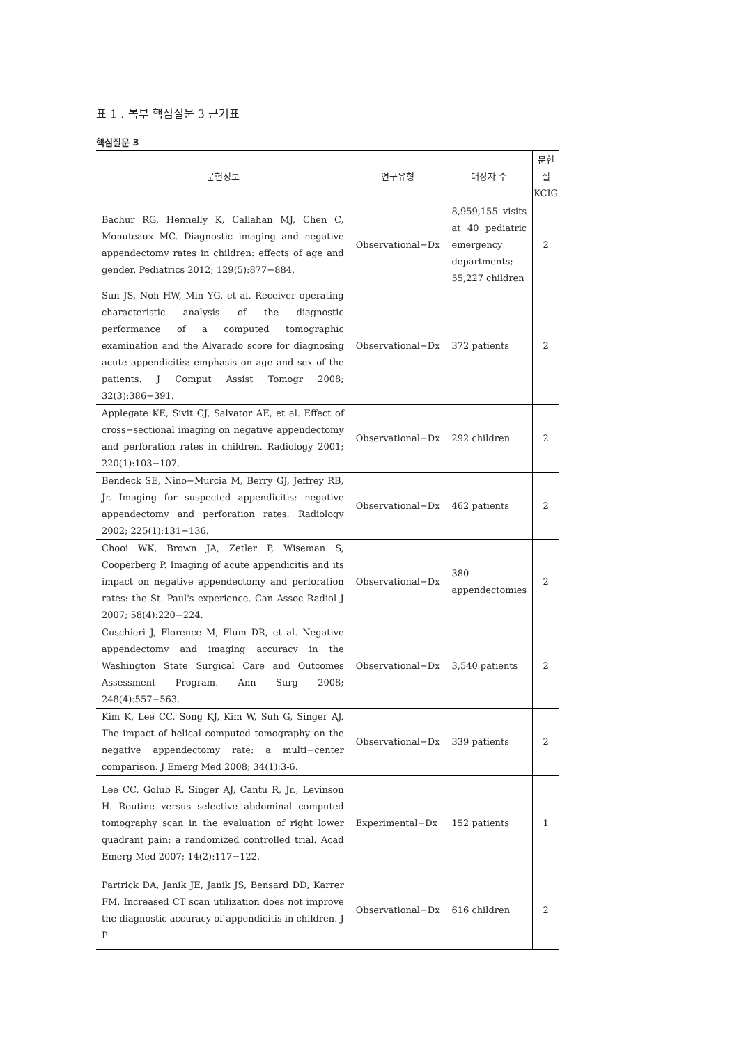표 1 . 복부 핵심질문 3 근거표
핵심질문 3
| 문헌정보 | 연구유형 | 대상자 수 | 문헌 질 KCIG |
| --- | --- | --- | --- |
| Bachur RG, Hennelly K, Callahan MJ, Chen C, Monuteaux MC. Diagnostic imaging and negative appendectomy rates in children: effects of age and gender. Pediatrics 2012; 129(5):877−884. | Observational−Dx | 8,959,155 visits at 40 pediatric emergency departments; 55,227 children | 2 |
| Sun JS, Noh HW, Min YG, et al. Receiver operating characteristic analysis of the diagnostic performance of a computed tomographic examination and the Alvarado score for diagnosing acute appendicitis: emphasis on age and sex of the patients. J Comput Assist Tomogr 2008; 32(3):386−391. | Observational−Dx | 372 patients | 2 |
| Applegate KE, Sivit CJ, Salvator AE, et al. Effect of cross−sectional imaging on negative appendectomy and perforation rates in children. Radiology 2001; 220(1):103−107. | Observational−Dx | 292 children | 2 |
| Bendeck SE, Nino−Murcia M, Berry GJ, Jeffrey RB, Jr. Imaging for suspected appendicitis: negative appendectomy and perforation rates. Radiology 2002; 225(1):131−136. | Observational−Dx | 462 patients | 2 |
| Chooi WK, Brown JA, Zetler P, Wiseman S, Cooperberg P. Imaging of acute appendicitis and its impact on negative appendectomy and perforation rates: the St. Paul's experience. Can Assoc Radiol J 2007; 58(4):220−224. | Observational−Dx | 380 appendectomies | 2 |
| Cuschieri J, Florence M, Flum DR, et al. Negative appendectomy and imaging accuracy in the Washington State Surgical Care and Outcomes Assessment Program. Ann Surg 2008; 248(4):557−563. | Observational−Dx | 3,540 patients | 2 |
| Kim K, Lee CC, Song KJ, Kim W, Suh G, Singer AJ. The impact of helical computed tomography on the negative appendectomy rate: a multi−center comparison. J Emerg Med 2008; 34(1):3-6. | Observational−Dx | 339 patients | 2 |
| Lee CC, Golub R, Singer AJ, Cantu R, Jr., Levinson H. Routine versus selective abdominal computed tomography scan in the evaluation of right lower quadrant pain: a randomized controlled trial. Acad Emerg Med 2007; 14(2):117−122. | Experimental−Dx | 152 patients | 1 |
| Partrick DA, Janik JE, Janik JS, Bensard DD, Karrer FM. Increased CT scan utilization does not improve the diagnostic accuracy of appendicitis in children. J P | Observational−Dx | 616 children | 2 |